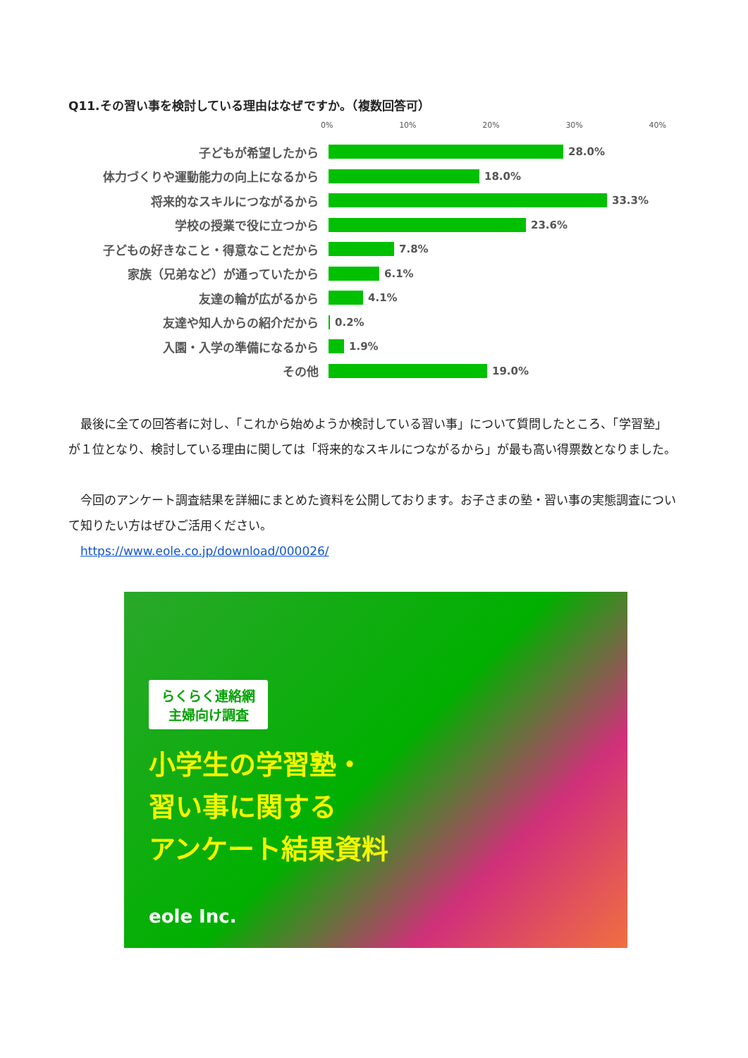Q11.その習い事を検討している理由はなぜですか。（複数回答可）
0% 10% 20% 30% 40%
子どもが希望したから 28.0%
体力づくりや運動能力の向上になるから 18.0%
将来的なスキルにつながるから 33.3%
学校の授業で役に立つから 23.6%
子どもの好きなこと・得意なことだから 7.8%
家族（兄弟など）が通っていたから 6.1%
友達の輪が広がるから 4.1%
友達や知人からの紹介だから 0.2%
入園・入学の準備になるから 1.9%
その他 19.0%
　最後に全ての回答者に対し、「これから始めようか検討している習い事」について質問したところ、「学習塾」が１位となり、検討している理由に関しては「将来的なスキルにつながるから」が最も高い得票数となりました。
　今回のアンケート調査結果を詳細にまとめた資料を公開しております。お子さまの塾・習い事の実態調査について知りたい方はぜひご活用ください。
　https://www.eole.co.jp/download/000026/
らくらく連絡網
主婦向け調査
小学生の学習塾・
習い事に関する
アンケート結果資料
eole Inc.